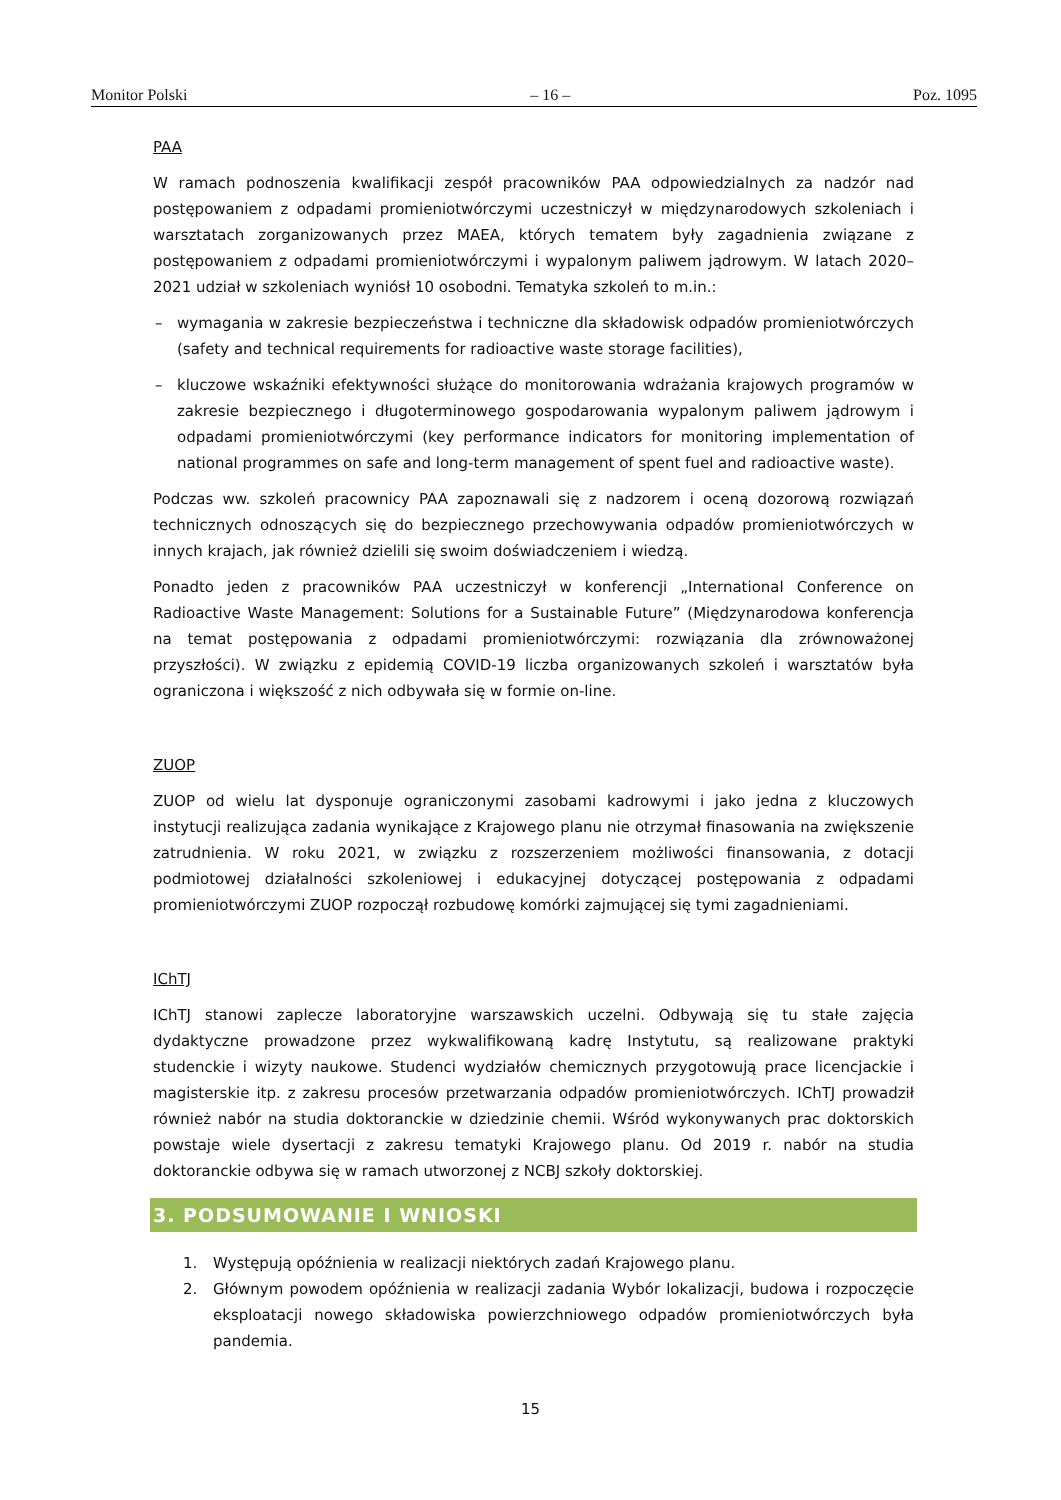Monitor Polski – 16 – Poz. 1095
PAA
W ramach podnoszenia kwalifikacji zespół pracowników PAA odpowiedzialnych za nadzór nad postępowaniem z odpadami promieniotwórczymi uczestniczył w międzynarodowych szkoleniach i warsztatach zorganizowanych przez MAEA, których tematem były zagadnienia związane z postępowaniem z odpadami promieniotwórczymi i wypalonym paliwem jądrowym. W latach 2020–2021 udział w szkoleniach wyniósł 10 osobodni. Tematyka szkoleń to m.in.:
– wymagania w zakresie bezpieczeństwa i techniczne dla składowisk odpadów promieniotwórczych (safety and technical requirements for radioactive waste storage facilities),
– kluczowe wskaźniki efektywności służące do monitorowania wdrażania krajowych programów w zakresie bezpiecznego i długoterminowego gospodarowania wypalonym paliwem jądrowym i odpadami promieniotwórczymi (key performance indicators for monitoring implementation of national programmes on safe and long-term management of spent fuel and radioactive waste).
Podczas ww. szkoleń pracownicy PAA zapoznawali się z nadzorem i oceną dozorową rozwiązań technicznych odnoszących się do bezpiecznego przechowywania odpadów promieniotwórczych w innych krajach, jak również dzielili się swoim doświadczeniem i wiedzą.
Ponadto jeden z pracowników PAA uczestniczył w konferencji „International Conference on Radioactive Waste Management: Solutions for a Sustainable Future” (Międzynarodowa konferencja na temat postępowania z odpadami promieniotwórczymi: rozwiązania dla zrównoważonej przyszłości). W związku z epidemią COVID-19 liczba organizowanych szkoleń i warsztatów była ograniczona i większość z nich odbywała się w formie on-line.
ZUOP
ZUOP od wielu lat dysponuje ograniczonymi zasobami kadrowymi i jako jedna z kluczowych instytucji realizująca zadania wynikające z Krajowego planu nie otrzymał finasowania na zwiększenie zatrudnienia. W roku 2021, w związku z rozszerzeniem możliwości finansowania, z dotacji podmiotowej działalności szkoleniowej i edukacyjnej dotyczącej postępowania z odpadami promieniotwórczymi ZUOP rozpoczął rozbudowę komórki zajmującej się tymi zagadnieniami.
IChTJ
IChTJ stanowi zaplecze laboratoryjne warszawskich uczelni. Odbywają się tu stałe zajęcia dydaktyczne prowadzone przez wykwalifikowaną kadrę Instytutu, są realizowane praktyki studenckie i wizyty naukowe. Studenci wydziałów chemicznych przygotowują prace licencjackie i magisterskie itp. z zakresu procesów przetwarzania odpadów promieniotwórczych. IChTJ prowadził również nabór na studia doktoranckie w dziedzinie chemii. Wśród wykonywanych prac doktorskich powstaje wiele dysertacji z zakresu tematyki Krajowego planu. Od 2019 r. nabór na studia doktoranckie odbywa się w ramach utworzonej z NCBJ szkoły doktorskiej.
3. PODSUMOWANIE I WNIOSKI
1. Występują opóźnienia w realizacji niektórych zadań Krajowego planu.
2. Głównym powodem opóźnienia w realizacji zadania Wybór lokalizacji, budowa i rozpoczęcie eksploatacji nowego składowiska powierzchniowego odpadów promieniotwórczych była pandemia.
15